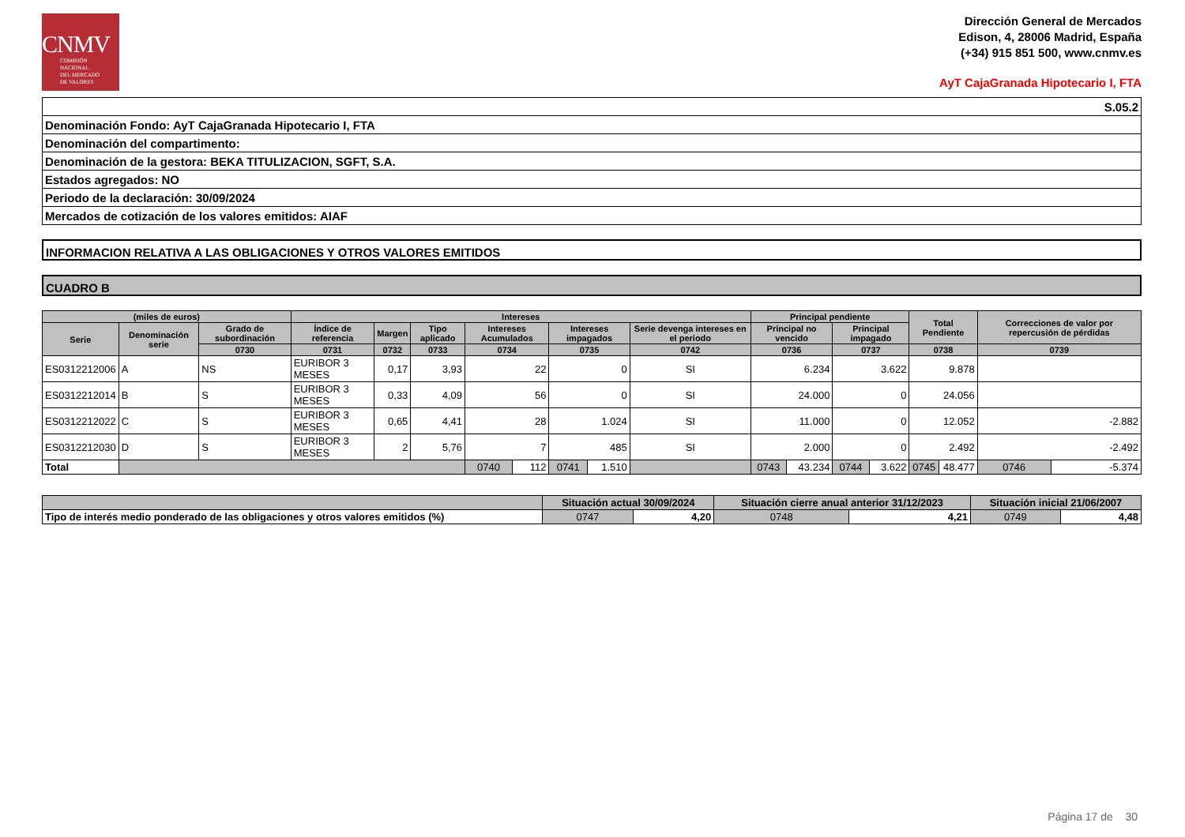CNMV
COMISIÓN
NACIONAL
DEL MERCADO
DE VALORES
Dirección General de Mercados
Edison, 4, 28006 Madrid, España
(+34) 915 851 500, www.cnmv.es
AyT CajaGranada Hipotecario I, FTA
| S.05.2 |
| Denominación Fondo: AyT CajaGranada Hipotecario I, FTA |
| Denominación del compartimento: |
| Denominación de la gestora: BEKA TITULIZACION, SGFT, S.A. |
| Estados agregados: NO |
| Periodo de la declaración: 30/09/2024 |
| Mercados de cotización de los valores emitidos: AIAF |
INFORMACION RELATIVA A LAS OBLIGACIONES Y OTROS VALORES EMITIDOS
CUADRO B
| (miles de euros) | | | Intereses | | | | | | | | Principal pendiente | | | | Total Pendiente | | Correcciones de valor por repercusión de pérdidas | |
| --- | --- | --- | --- | --- | --- | --- | --- | --- | --- | --- | --- | --- | --- | --- | --- | --- | --- | --- |
| Serie | Denominación serie | Grado de subordinación | Índice de referencia | Margen | Tipo aplicado | Intereses Acumulados | | Intereses impagados | | Serie devenga intereses en el periodo | Principal no vencido | | Principal impagado | | | | | |
| | | 0730 | 0731 | 0732 | 0733 | 0734 | | 0735 | | 0742 | 0736 | | 0737 | | 0738 | | 0739 | |
| ES0312212006 | A | NS | EURIBOR 3 MESES | 0,17 | 3,93 | 22 | | 0 | | SI | 6.234 | | 3.622 | | 9.878 | | | |
| ES0312212014 | B | S | EURIBOR 3 MESES | 0,33 | 4,09 | 56 | | 0 | | SI | 24.000 | | 0 | | 24.056 | | | |
| ES0312212022 | C | S | EURIBOR 3 MESES | 0,65 | 4,41 | 28 | | 1.024 | | SI | 11.000 | | 0 | | 12.052 | | -2.882 | |
| ES0312212030 | D | S | EURIBOR 3 MESES | 2 | 5,76 | 7 | | 485 | | SI | 2.000 | | 0 | | 2.492 | | -2.492 | |
| Total | | | | | | 0740 | 112 | 0741 | 1.510 | | 0743 | 43.234 | 0744 | 3.622 | 0745 | 48.477 | 0746 | -5.374 |
| | Situación actual 30/09/2024 | | Situación cierre anual anterior 31/12/2023 | | Situación inicial 21/06/2007 | |
| --- | --- | --- | --- | --- | --- | --- |
| Tipo de interés medio ponderado de las obligaciones y otros valores emitidos (%) | 0747 | 4,20 | 0748 | 4,21 | 0749 | 4,48 |
Página 17 de 30